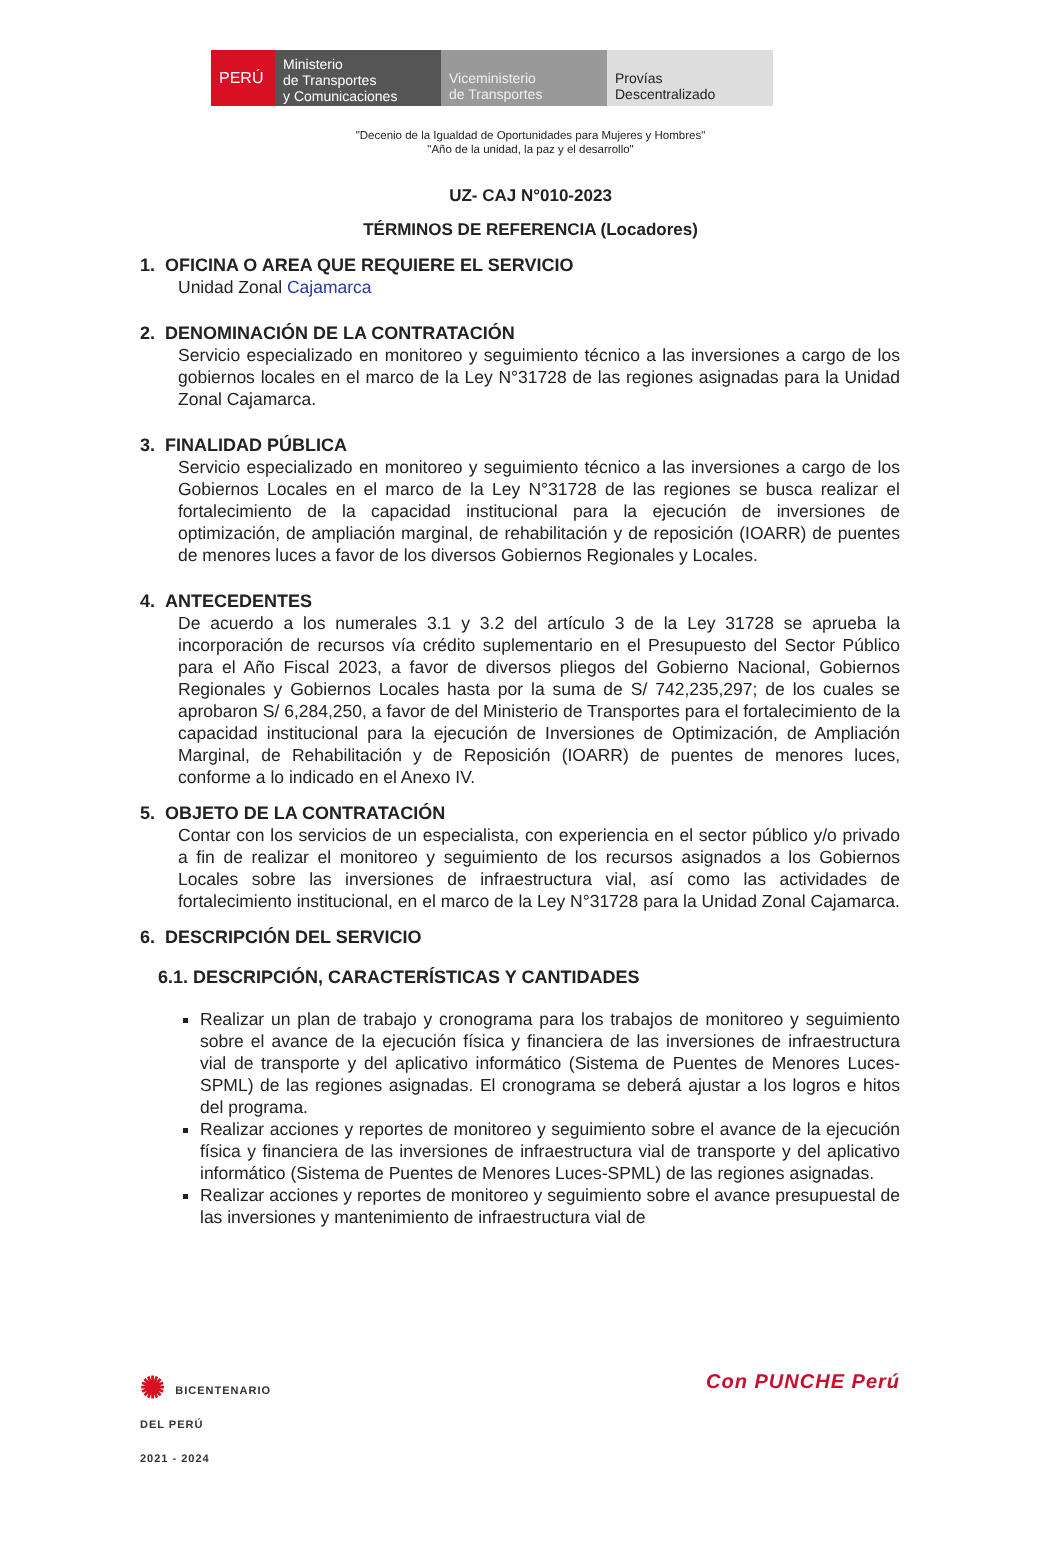PERÚ Ministerio
de Transportes
y Comunicaciones
Viceministerio
de Transportes
Provías
Descentralizado
"Decenio de la Igualdad de Oportunidades para Mujeres y Hombres"
"Año de la unidad, la paz y el desarrollo"
UZ- CAJ N°010-2023
TÉRMINOS DE REFERENCIA (Locadores)
1. OFICINA O AREA QUE REQUIERE EL SERVICIO
Unidad Zonal Cajamarca
2. DENOMINACIÓN DE LA CONTRATACIÓN
Servicio especializado en monitoreo y seguimiento técnico a las inversiones a cargo de los gobiernos locales en el marco de la Ley N°31728 de las regiones asignadas para la Unidad Zonal Cajamarca.
3. FINALIDAD PÚBLICA
Servicio especializado en monitoreo y seguimiento técnico a las inversiones a cargo de los Gobiernos Locales en el marco de la Ley N°31728 de las regiones se busca realizar el fortalecimiento de la capacidad institucional para la ejecución de inversiones de optimización, de ampliación marginal, de rehabilitación y de reposición (IOARR) de puentes de menores luces a favor de los diversos Gobiernos Regionales y Locales.
4. ANTECEDENTES
De acuerdo a los numerales 3.1 y 3.2 del artículo 3 de la Ley 31728 se aprueba la incorporación de recursos vía crédito suplementario en el Presupuesto del Sector Público para el Año Fiscal 2023, a favor de diversos pliegos del Gobierno Nacional, Gobiernos Regionales y Gobiernos Locales hasta por la suma de S/ 742,235,297; de los cuales se aprobaron S/ 6,284,250, a favor de del Ministerio de Transportes para el fortalecimiento de la capacidad institucional para la ejecución de Inversiones de Optimización, de Ampliación Marginal, de Rehabilitación y de Reposición (IOARR) de puentes de menores luces, conforme a lo indicado en el Anexo IV.
5. OBJETO DE LA CONTRATACIÓN
Contar con los servicios de un especialista, con experiencia en el sector público y/o privado a fin de realizar el monitoreo y seguimiento de los recursos asignados a los Gobiernos Locales sobre las inversiones de infraestructura vial, así como las actividades de fortalecimiento institucional, en el marco de la Ley N°31728 para la Unidad Zonal Cajamarca.
6. DESCRIPCIÓN DEL SERVICIO
6.1. DESCRIPCIÓN, CARACTERÍSTICAS Y CANTIDADES
Realizar un plan de trabajo y cronograma para los trabajos de monitoreo y seguimiento sobre el avance de la ejecución física y financiera de las inversiones de infraestructura vial de transporte y del aplicativo informático (Sistema de Puentes de Menores Luces-SPML) de las regiones asignadas. El cronograma se deberá ajustar a los logros e hitos del programa.
Realizar acciones y reportes de monitoreo y seguimiento sobre el avance de la ejecución física y financiera de las inversiones de infraestructura vial de transporte y del aplicativo informático (Sistema de Puentes de Menores Luces-SPML) de las regiones asignadas.
Realizar acciones y reportes de monitoreo y seguimiento sobre el avance presupuestal de las inversiones y mantenimiento de infraestructura vial de
✺ BICENTENARIO
DEL PERÚ
2021 - 2024
Con PUNCHE Perú